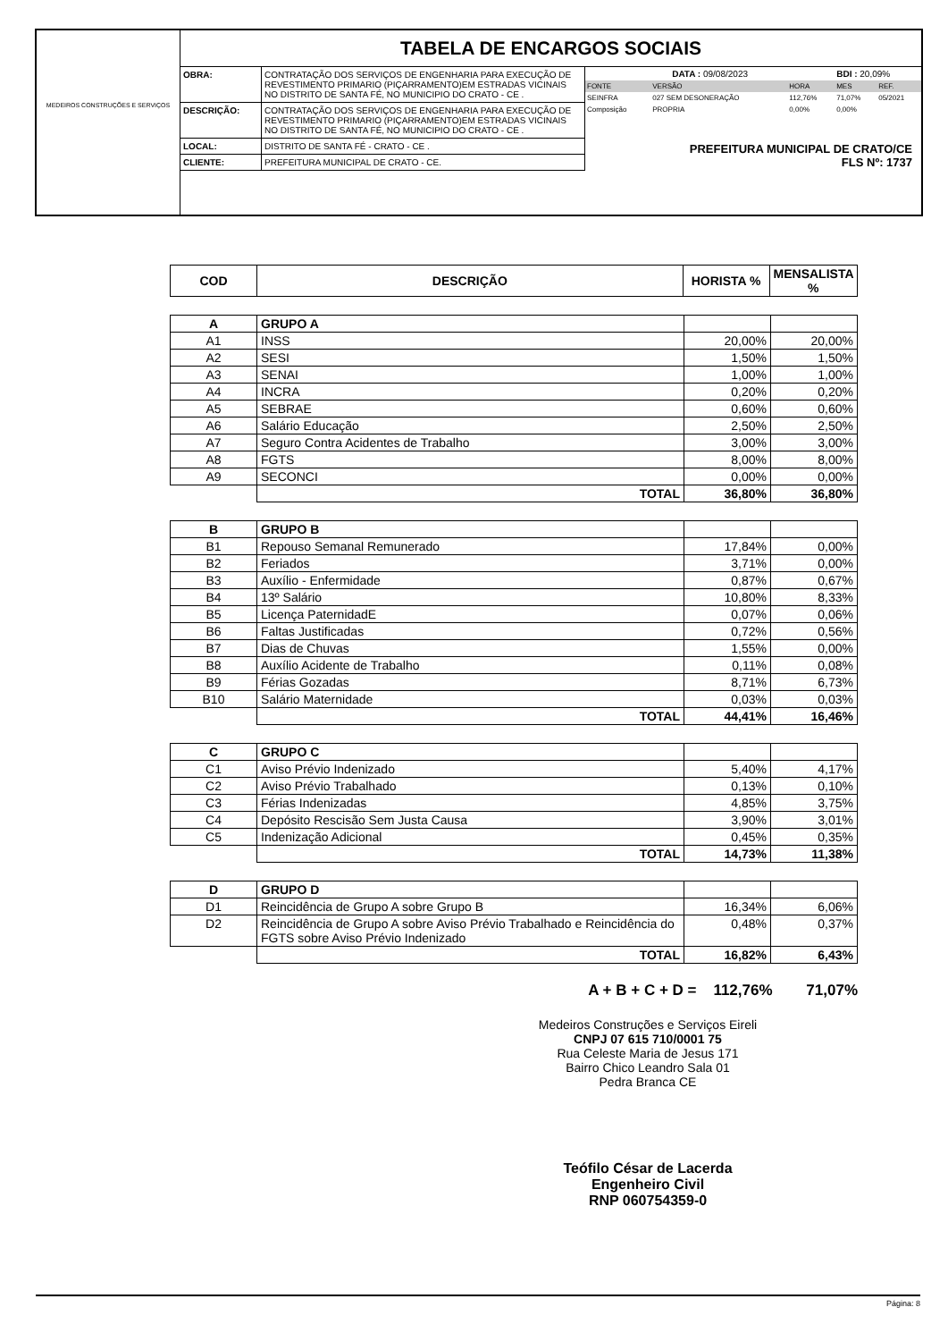MEDEIROS CONSTRUÇÕES E SERVIÇOS
TABELA DE ENCARGOS SOCIAIS
| OBRA: | CONTRATAÇÃO DOS SERVIÇOS DE ENGENHARIA PARA EXECUÇÃO DE REVESTIMENTO PRIMARIO (PIÇARRAMENTO)EM ESTRADAS VICINAIS NO DISTRITO DE SANTA FÉ, NO MUNICIPIO DO CRATO - CE . |
| DESCRIÇÃO: | CONTRATAÇÃO DOS SERVIÇOS DE ENGENHARIA PARA EXECUÇÃO DE REVESTIMENTO PRIMARIO (PIÇARRAMENTO)EM ESTRADAS VICINAIS NO DISTRITO DE SANTA FÉ, NO MUNICIPIO DO CRATO - CE . |
| LOCAL: | DISTRITO DE SANTA FÉ - CRATO - CE . |
| CLIENTE: | PREFEITURA MUNICIPAL DE CRATO - CE. |
| DATA : 09/08/2023 | | | BDI : 20,09% | |
| FONTE | VERSÃO | HORA | MES | REF. |
| SEINFRA | 027 SEM DESONERAÇÃO | 112,76% | 71,07% | 05/2021 |
| Composição | PROPRIA | 0,00% | 0,00% | |
PREFEITURA MUNICIPAL DE CRATO/CE
FLS Nº: 1737
| COD | DESCRIÇÃO | HORISTA % | MENSALISTA % |
| --- | --- | --- | --- |
| A | GRUPO A | | |
| A1 | INSS | 20,00% | 20,00% |
| A2 | SESI | 1,50% | 1,50% |
| A3 | SENAI | 1,00% | 1,00% |
| A4 | INCRA | 0,20% | 0,20% |
| A5 | SEBRAE | 0,60% | 0,60% |
| A6 | Salário Educação | 2,50% | 2,50% |
| A7 | Seguro Contra Acidentes de Trabalho | 3,00% | 3,00% |
| A8 | FGTS | 8,00% | 8,00% |
| A9 | SECONCI | 0,00% | 0,00% |
| | TOTAL | 36,80% | 36,80% |
| B | GRUPO B | | |
| B1 | Repouso Semanal Remunerado | 17,84% | 0,00% |
| B2 | Feriados | 3,71% | 0,00% |
| B3 | Auxílio - Enfermidade | 0,87% | 0,67% |
| B4 | 13º Salário | 10,80% | 8,33% |
| B5 | Licença PaternidadE | 0,07% | 0,06% |
| B6 | Faltas Justificadas | 0,72% | 0,56% |
| B7 | Dias de Chuvas | 1,55% | 0,00% |
| B8 | Auxílio Acidente de Trabalho | 0,11% | 0,08% |
| B9 | Férias Gozadas | 8,71% | 6,73% |
| B10 | Salário Maternidade | 0,03% | 0,03% |
| | TOTAL | 44,41% | 16,46% |
| C | GRUPO C | | |
| C1 | Aviso Prévio Indenizado | 5,40% | 4,17% |
| C2 | Aviso Prévio Trabalhado | 0,13% | 0,10% |
| C3 | Férias Indenizadas | 4,85% | 3,75% |
| C4 | Depósito Rescisão Sem Justa Causa | 3,90% | 3,01% |
| C5 | Indenização Adicional | 0,45% | 0,35% |
| | TOTAL | 14,73% | 11,38% |
| D | GRUPO D | | |
| D1 | Reincidência de Grupo A sobre Grupo B | 16,34% | 6,06% |
| D2 | Reincidência de Grupo A sobre Aviso Prévio Trabalhado e Reincidência do FGTS sobre Aviso Prévio Indenizado | 0,48% | 0,37% |
| | TOTAL | 16,82% | 6,43% |
A + B + C + D = 112,76% 71,07%
Medeiros Construções e Serviços Eireli
CNPJ 07 615 710/0001 75
Rua Celeste Maria de Jesus 171
Bairro Chico Leandro Sala 01
Pedra Branca CE
Teófilo César de Lacerda
Engenheiro Civil
RNP 060754359-0
Página: 8